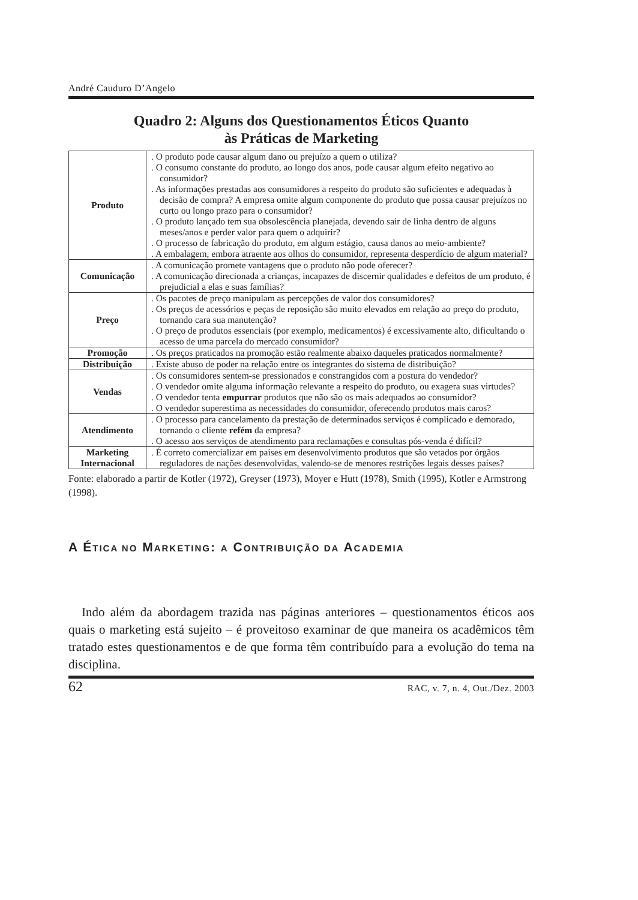André Cauduro D’Angelo
Quadro 2: Alguns dos Questionamentos Éticos Quanto
às Práticas de Marketing
| Produto | . O produto pode causar algum dano ou prejuízo a quem o utiliza? . O consumo constante do produto, ao longo dos anos, pode causar algum efeito negativo ao consumidor? . As informações prestadas aos consumidores a respeito do produto são suficientes e adequadas à decisão de compra? A empresa omite algum componente do produto que possa causar prejuízos no curto ou longo prazo para o consumidor? . O produto lançado tem sua obsolescência planejada, devendo sair de linha dentro de alguns meses/anos e perder valor para quem o adquirir? . O processo de fabricação do produto, em algum estágio, causa danos ao meio-ambiente? . A embalagem, embora atraente aos olhos do consumidor, representa desperdício de algum material? |
| Comunicação | . A comunicação promete vantagens que o produto não pode oferecer? . A comunicação direcionada a crianças, incapazes de discernir qualidades e defeitos de um produto, é prejudicial a elas e suas famílias? |
| Preço | . Os pacotes de preço manipulam as percepções de valor dos consumidores? . Os preços de acessórios e peças de reposição são muito elevados em relação ao preço do produto, tornando cara sua manutenção? . O preço de produtos essenciais (por exemplo, medicamentos) é excessivamente alto, dificultando o acesso de uma parcela do mercado consumidor? |
| Promoção | . Os preços praticados na promoção estão realmente abaixo daqueles praticados normalmente? |
| Distribuição | . Existe abuso de poder na relação entre os integrantes do sistema de distribuição? |
| Vendas | . Os consumidores sentem-se pressionados e constrangidos com a postura do vendedor? . O vendedor omite alguma informação relevante a respeito do produto, ou exagera suas virtudes? . O vendedor tenta empurrar produtos que não são os mais adequados ao consumidor? . O vendedor superestima as necessidades do consumidor, oferecendo produtos mais caros? |
| Atendimento | . O processo para cancelamento da prestação de determinados serviços é complicado e demorado, tornando o cliente refém da empresa? . O acesso aos serviços de atendimento para reclamações e consultas pós-venda é difícil? |
| Marketing Internacional | . É correto comercializar em países em desenvolvimento produtos que são vetados por órgãos reguladores de nações desenvolvidas, valendo-se de menores restrições legais desses países? |
Fonte: elaborado a partir de Kotler (1972), Greyser (1973), Moyer e Hutt (1978), Smith (1995), Kotler e Armstrong (1998).
A ÉTICA NO MARKETING: A CONTRIBUIÇÃO DA ACADEMIA
Indo além da abordagem trazida nas páginas anteriores – questionamentos éticos aos quais o marketing está sujeito – é proveitoso examinar de que maneira os acadêmicos têm tratado estes questionamentos e de que forma têm contribuído para a evolução do tema na disciplina.
62 RAC, v. 7, n. 4, Out./Dez. 2003